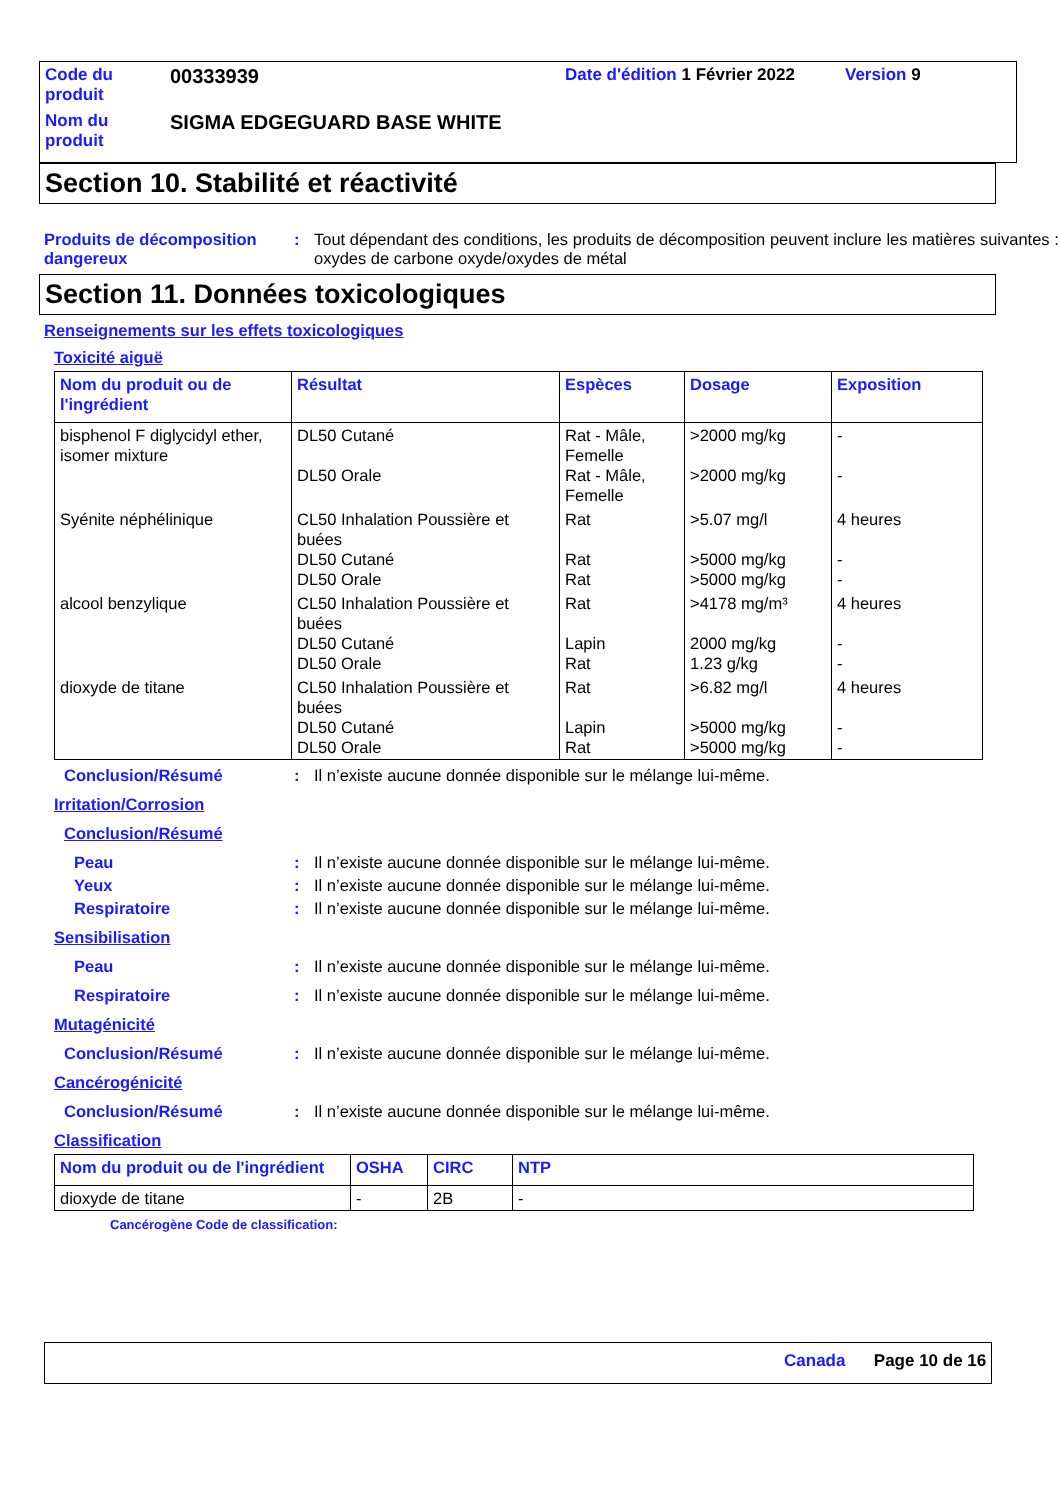| Code du produit | 00333939 | Date d'édition 1 Février 2022 | Version 9 |
| Nom du produit | SIGMA EDGEGUARD BASE WHITE | | |
Section 10. Stabilité et réactivité
Produits de décomposition dangereux
: Tout dépendant des conditions, les produits de décomposition peuvent inclure les matières suivantes : oxydes de carbone oxyde/oxydes de métal
Section 11. Données toxicologiques
Renseignements sur les effets toxicologiques
Toxicité aiguë
| Nom du produit ou de l'ingrédient | Résultat | Espèces | Dosage | Exposition |
| --- | --- | --- | --- | --- |
| bisphenol F diglycidyl ether, isomer mixture | DL50 Cutané DL50 Orale | Rat - Mâle, Femelle Rat - Mâle, Femelle | >2000 mg/kg >2000 mg/kg | - - |
| Syénite néphélinique | CL50 Inhalation Poussière et buées DL50 Cutané DL50 Orale | Rat Rat Rat | >5.07 mg/l >5000 mg/kg >5000 mg/kg | 4 heures - - |
| alcool benzylique | CL50 Inhalation Poussière et buées DL50 Cutané DL50 Orale | Rat Lapin Rat | >4178 mg/m³ 2000 mg/kg 1.23 g/kg | 4 heures - - |
| dioxyde de titane | CL50 Inhalation Poussière et buées DL50 Cutané DL50 Orale | Rat Lapin Rat | >6.82 mg/l >5000 mg/kg >5000 mg/kg | 4 heures - - |
Conclusion/Résumé : Il n’existe aucune donnée disponible sur le mélange lui-même.
Irritation/Corrosion
Conclusion/Résumé
Peau : Il n’existe aucune donnée disponible sur le mélange lui-même.
Yeux : Il n’existe aucune donnée disponible sur le mélange lui-même.
Respiratoire : Il n’existe aucune donnée disponible sur le mélange lui-même.
Sensibilisation
Peau : Il n’existe aucune donnée disponible sur le mélange lui-même.
Respiratoire : Il n’existe aucune donnée disponible sur le mélange lui-même.
Mutagénicité
Conclusion/Résumé : Il n’existe aucune donnée disponible sur le mélange lui-même.
Cancérogénicité
Conclusion/Résumé : Il n’existe aucune donnée disponible sur le mélange lui-même.
Classification
| Nom du produit ou de l'ingrédient | OSHA | CIRC | NTP |
| --- | --- | --- | --- |
| dioxyde de titane | - | 2B | - |
Cancérogène Code de classification:
Canada Page 10 de 16